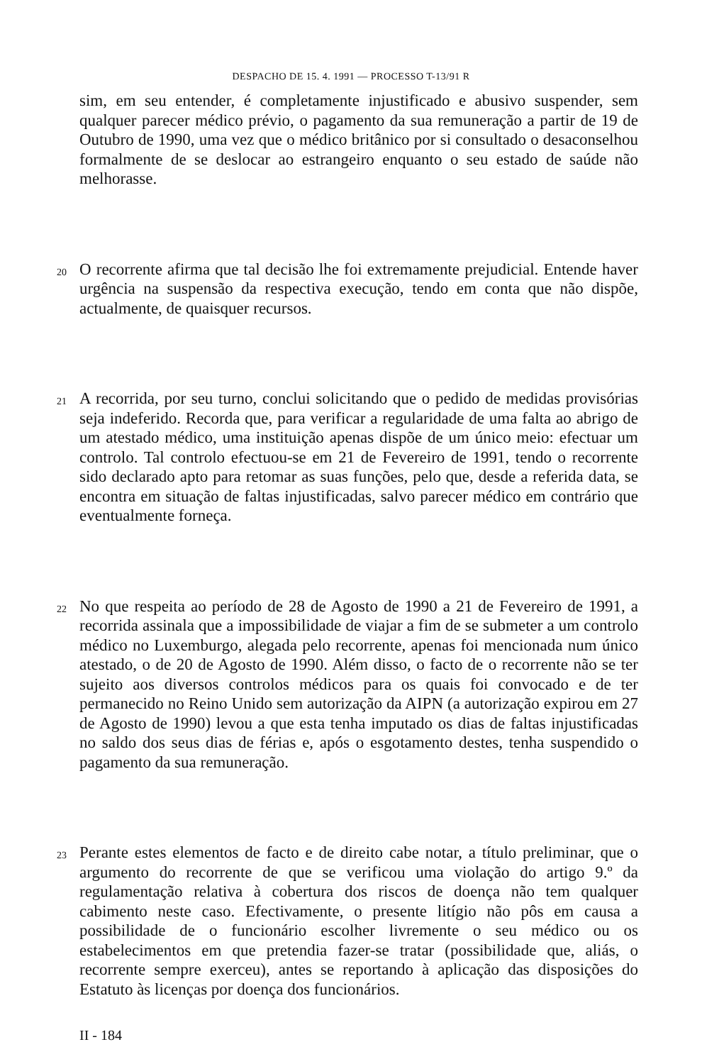DESPACHO DE 15. 4. 1991 — PROCESSO T-13/91 R
sim, em seu entender, é completamente injustificado e abusivo suspender, sem qualquer parecer médico prévio, o pagamento da sua remuneração a partir de 19 de Outubro de 1990, uma vez que o médico britânico por si consultado o desaconselhou formalmente de se deslocar ao estrangeiro enquanto o seu estado de saúde não melhorasse.
20
O recorrente afirma que tal decisão lhe foi extremamente prejudicial. Entende haver urgência na suspensão da respectiva execução, tendo em conta que não dispõe, actualmente, de quaisquer recursos.
21
A recorrida, por seu turno, conclui solicitando que o pedido de medidas provisórias seja indeferido. Recorda que, para verificar a regularidade de uma falta ao abrigo de um atestado médico, uma instituição apenas dispõe de um único meio: efectuar um controlo. Tal controlo efectuou-se em 21 de Fevereiro de 1991, tendo o recorrente sido declarado apto para retomar as suas funções, pelo que, desde a referida data, se encontra em situação de faltas injustificadas, salvo parecer médico em contrário que eventualmente forneça.
22
No que respeita ao período de 28 de Agosto de 1990 a 21 de Fevereiro de 1991, a recorrida assinala que a impossibilidade de viajar a fim de se submeter a um controlo médico no Luxemburgo, alegada pelo recorrente, apenas foi mencionada num único atestado, o de 20 de Agosto de 1990. Além disso, o facto de o recorrente não se ter sujeito aos diversos controlos médicos para os quais foi convocado e de ter permanecido no Reino Unido sem autorização da AIPN (a autorização expirou em 27 de Agosto de 1990) levou a que esta tenha imputado os dias de faltas injustificadas no saldo dos seus dias de férias e, após o esgotamento destes, tenha suspendido o pagamento da sua remuneração.
23
Perante estes elementos de facto e de direito cabe notar, a título preliminar, que o argumento do recorrente de que se verificou uma violação do artigo 9.º da regulamentação relativa à cobertura dos riscos de doença não tem qualquer cabimento neste caso. Efectivamente, o presente litígio não pôs em causa a possibilidade de o funcionário escolher livremente o seu médico ou os estabelecimentos em que pretendia fazer-se tratar (possibilidade que, aliás, o recorrente sempre exerceu), antes se reportando à aplicação das disposições do Estatuto às licenças por doença dos funcionários.
II - 184